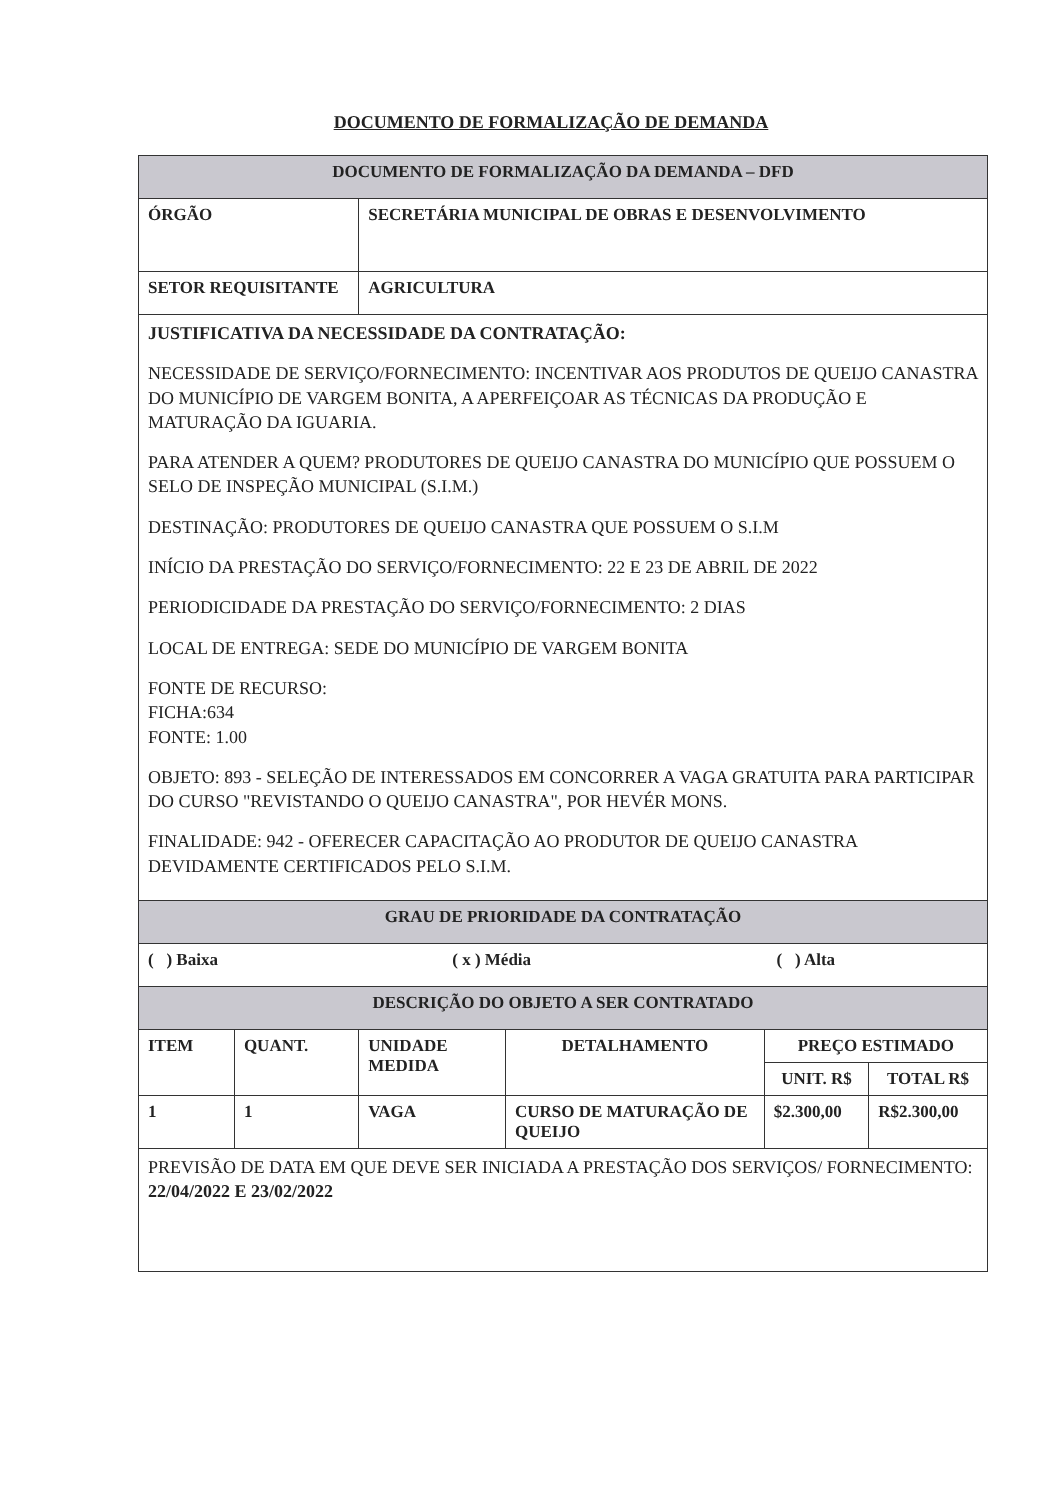DOCUMENTO DE FORMALIZAÇÃO DE DEMANDA
| DOCUMENTO DE FORMALIZAÇÃO DA DEMANDA – DFD | | | | | |
| ÓRGÃO | | SECRETÁRIA MUNICIPAL DE OBRAS E DESENVOLVIMENTO | | | |
| SETOR REQUISITANTE | | AGRICULTURA | | | |
| JUSTIFICATIVA DA NECESSIDADE DA CONTRATAÇÃO: NECESSIDADE DE SERVIÇO/FORNECIMENTO: INCENTIVAR AOS PRODUTOS DE QUEIJO CANASTRA DO MUNICÍPIO DE VARGEM BONITA, A APERFEIÇOAR AS TÉCNICAS DA PRODUÇÃO E MATURAÇÃO DA IGUARIA. PARA ATENDER A QUEM? PRODUTORES DE QUEIJO CANASTRA DO MUNICÍPIO QUE POSSUEM O SELO DE INSPEÇÃO MUNICIPAL (S.I.M.) DESTINAÇÃO: PRODUTORES DE QUEIJO CANASTRA QUE POSSUEM O S.I.M INÍCIO DA PRESTAÇÃO DO SERVIÇO/FORNECIMENTO: 22 E 23 DE ABRIL DE 2022 PERIODICIDADE DA PRESTAÇÃO DO SERVIÇO/FORNECIMENTO: 2 DIAS LOCAL DE ENTREGA: SEDE DO MUNICÍPIO DE VARGEM BONITA FONTE DE RECURSO: FICHA:634 FONTE: 1.00 OBJETO: 893 - SELEÇÃO DE INTERESSADOS EM CONCORRER A VAGA GRATUITA PARA PARTICIPAR DO CURSO "REVISTANDO O QUEIJO CANASTRA", POR HEVÉR MONS. FINALIDADE: 942 - OFERECER CAPACITAÇÃO AO PRODUTOR DE QUEIJO CANASTRA DEVIDAMENTE CERTIFICADOS PELO S.I.M. | | | | | |
| GRAU DE PRIORIDADE DA CONTRATAÇÃO | | | | | |
| ( ) Baixa ( x ) Média ( ) Alta | | | | | |
| DESCRIÇÃO DO OBJETO A SER CONTRATADO | | | | | |
| ITEM | QUANT. | UNIDADE MEDIDA | DETALHAMENTO | PREÇO ESTIMADO | |
| | | | | UNIT. R$ | TOTAL R$ |
| 1 | 1 | VAGA | CURSO DE MATURAÇÃO DE QUEIJO | $2.300,00 | R$2.300,00 |
| PREVISÃO DE DATA EM QUE DEVE SER INICIADA A PRESTAÇÃO DOS SERVIÇOS/ FORNECIMENTO: 22/04/2022 E 23/02/2022 | | | | | |